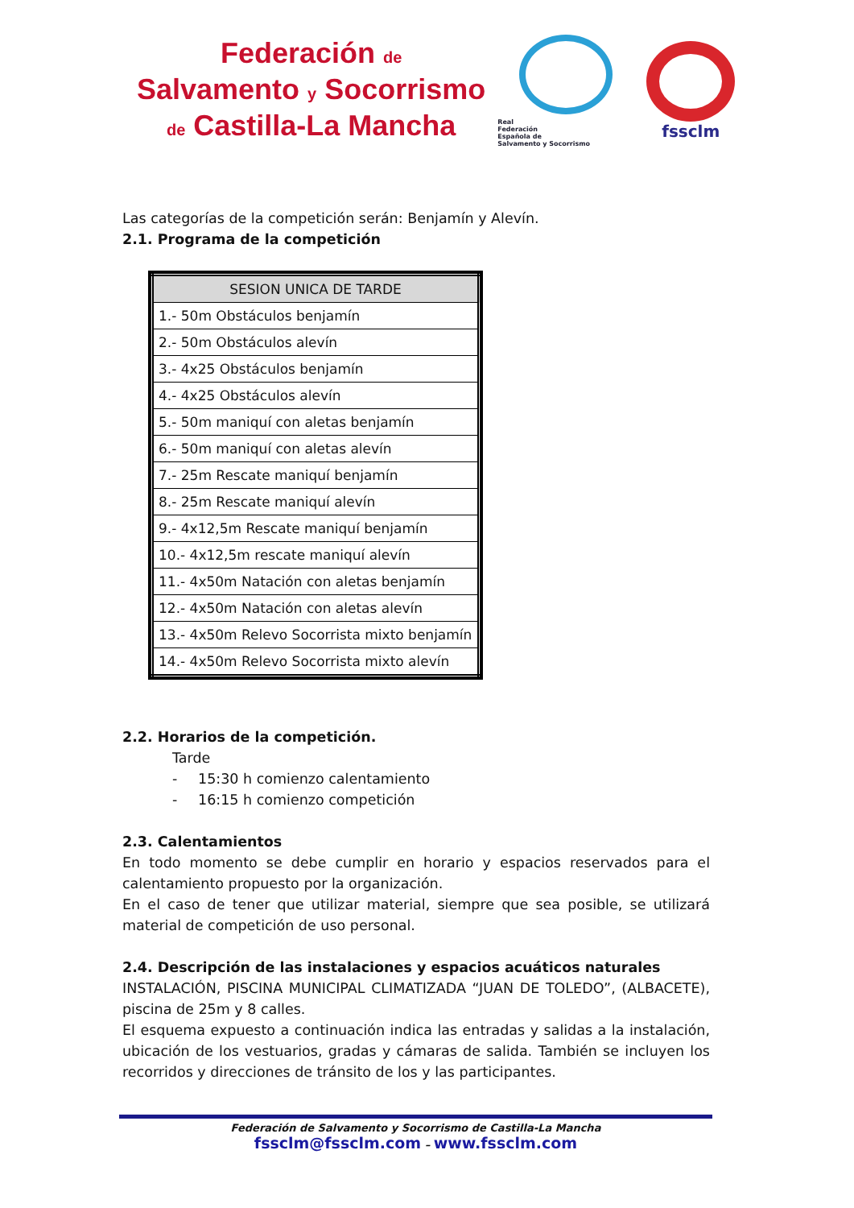Federación de
Salvamento y Socorrismo
de Castilla-La Mancha
Real
Federación
Española de
Salvamento y Socorrismo
fssclm
Las categorías de la competición serán: Benjamín y Alevín.
2.1. Programa de la competición
| SESION UNICA DE TARDE |
| --- |
| 1.- 50m Obstáculos benjamín |
| 2.- 50m Obstáculos alevín |
| 3.- 4x25 Obstáculos benjamín |
| 4.- 4x25 Obstáculos alevín |
| 5.- 50m maniquí con aletas benjamín |
| 6.- 50m maniquí con aletas alevín |
| 7.- 25m Rescate maniquí benjamín |
| 8.- 25m Rescate maniquí alevín |
| 9.- 4x12,5m Rescate maniquí benjamín |
| 10.- 4x12,5m rescate maniquí alevín |
| 11.- 4x50m Natación con aletas benjamín |
| 12.- 4x50m Natación con aletas alevín |
| 13.- 4x50m Relevo Socorrista mixto benjamín |
| 14.- 4x50m Relevo Socorrista mixto alevín |
2.2. Horarios de la competición.
Tarde
- 15:30 h comienzo calentamiento
- 16:15 h comienzo competición
2.3. Calentamientos
En todo momento se debe cumplir en horario y espacios reservados para el calentamiento propuesto por la organización.
En el caso de tener que utilizar material, siempre que sea posible, se utilizará material de competición de uso personal.
2.4. Descripción de las instalaciones y espacios acuáticos naturales
INSTALACIÓN, PISCINA MUNICIPAL CLIMATIZADA “JUAN DE TOLEDO”, (ALBACETE), piscina de 25m y 8 calles.
El esquema expuesto a continuación indica las entradas y salidas a la instalación, ubicación de los vestuarios, gradas y cámaras de salida. También se incluyen los recorridos y direcciones de tránsito de los y las participantes.
Federación de Salvamento y Socorrismo de Castilla-La Mancha
fssclm@fssclm.com – www.fssclm.com